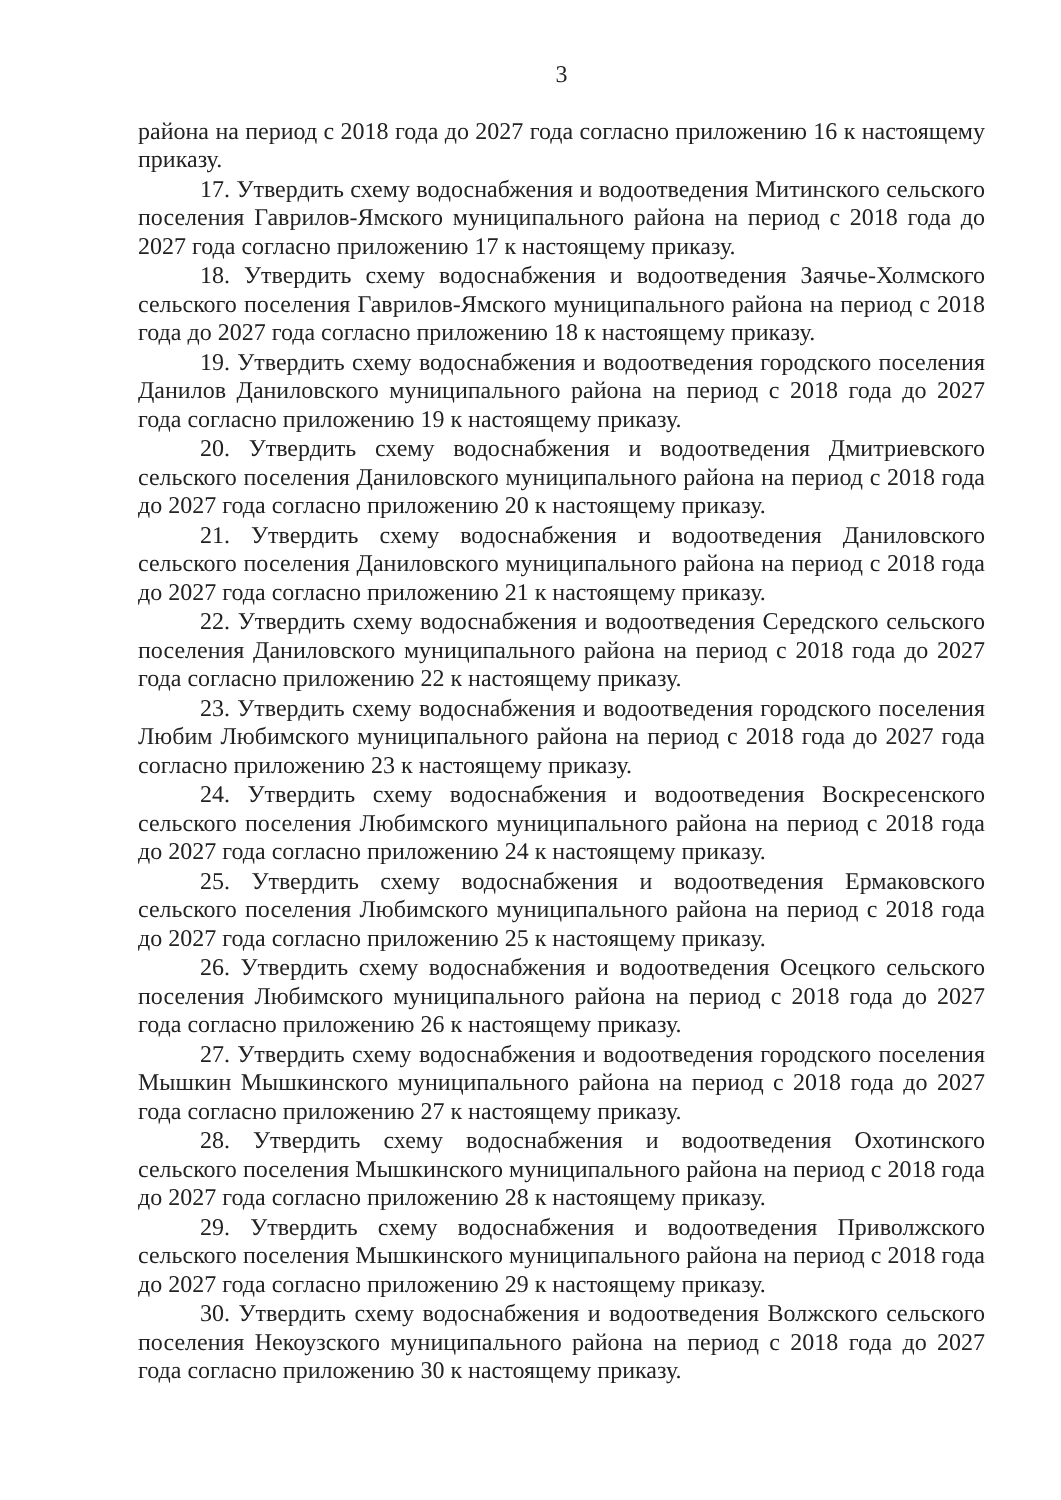3
района на период с 2018 года до 2027 года согласно приложению 16 к настоящему приказу.
17. Утвердить схему водоснабжения и водоотведения Митинского сельского поселения Гаврилов-Ямского муниципального района на период с 2018 года до 2027 года согласно приложению 17 к настоящему приказу.
18. Утвердить схему водоснабжения и водоотведения Заячье-Холмского сельского поселения Гаврилов-Ямского муниципального района на период с 2018 года до 2027 года согласно приложению 18 к настоящему приказу.
19. Утвердить схему водоснабжения и водоотведения городского поселения Данилов Даниловского муниципального района на период с 2018 года до 2027 года согласно приложению 19 к настоящему приказу.
20. Утвердить схему водоснабжения и водоотведения Дмитриевского сельского поселения Даниловского муниципального района на период с 2018 года до 2027 года согласно приложению 20 к настоящему приказу.
21. Утвердить схему водоснабжения и водоотведения Даниловского сельского поселения Даниловского муниципального района на период с 2018 года до 2027 года согласно приложению 21 к настоящему приказу.
22. Утвердить схему водоснабжения и водоотведения Середского сельского поселения Даниловского муниципального района на период с 2018 года до 2027 года согласно приложению 22 к настоящему приказу.
23. Утвердить схему водоснабжения и водоотведения городского поселения Любим Любимского муниципального района на период с 2018 года до 2027 года согласно приложению 23 к настоящему приказу.
24. Утвердить схему водоснабжения и водоотведения Воскресенского сельского поселения Любимского муниципального района на период с 2018 года до 2027 года согласно приложению 24 к настоящему приказу.
25. Утвердить схему водоснабжения и водоотведения Ермаковского сельского поселения Любимского муниципального района на период с 2018 года до 2027 года согласно приложению 25 к настоящему приказу.
26. Утвердить схему водоснабжения и водоотведения Осецкого сельского поселения Любимского муниципального района на период с 2018 года до 2027 года согласно приложению 26 к настоящему приказу.
27. Утвердить схему водоснабжения и водоотведения городского поселения Мышкин Мышкинского муниципального района на период с 2018 года до 2027 года согласно приложению 27 к настоящему приказу.
28. Утвердить схему водоснабжения и водоотведения Охотинского сельского поселения Мышкинского муниципального района на период с 2018 года до 2027 года согласно приложению 28 к настоящему приказу.
29. Утвердить схему водоснабжения и водоотведения Приволжского сельского поселения Мышкинского муниципального района на период с 2018 года до 2027 года согласно приложению 29 к настоящему приказу.
30. Утвердить схему водоснабжения и водоотведения Волжского сельского поселения Некоузского муниципального района на период с 2018 года до 2027 года согласно приложению 30 к настоящему приказу.